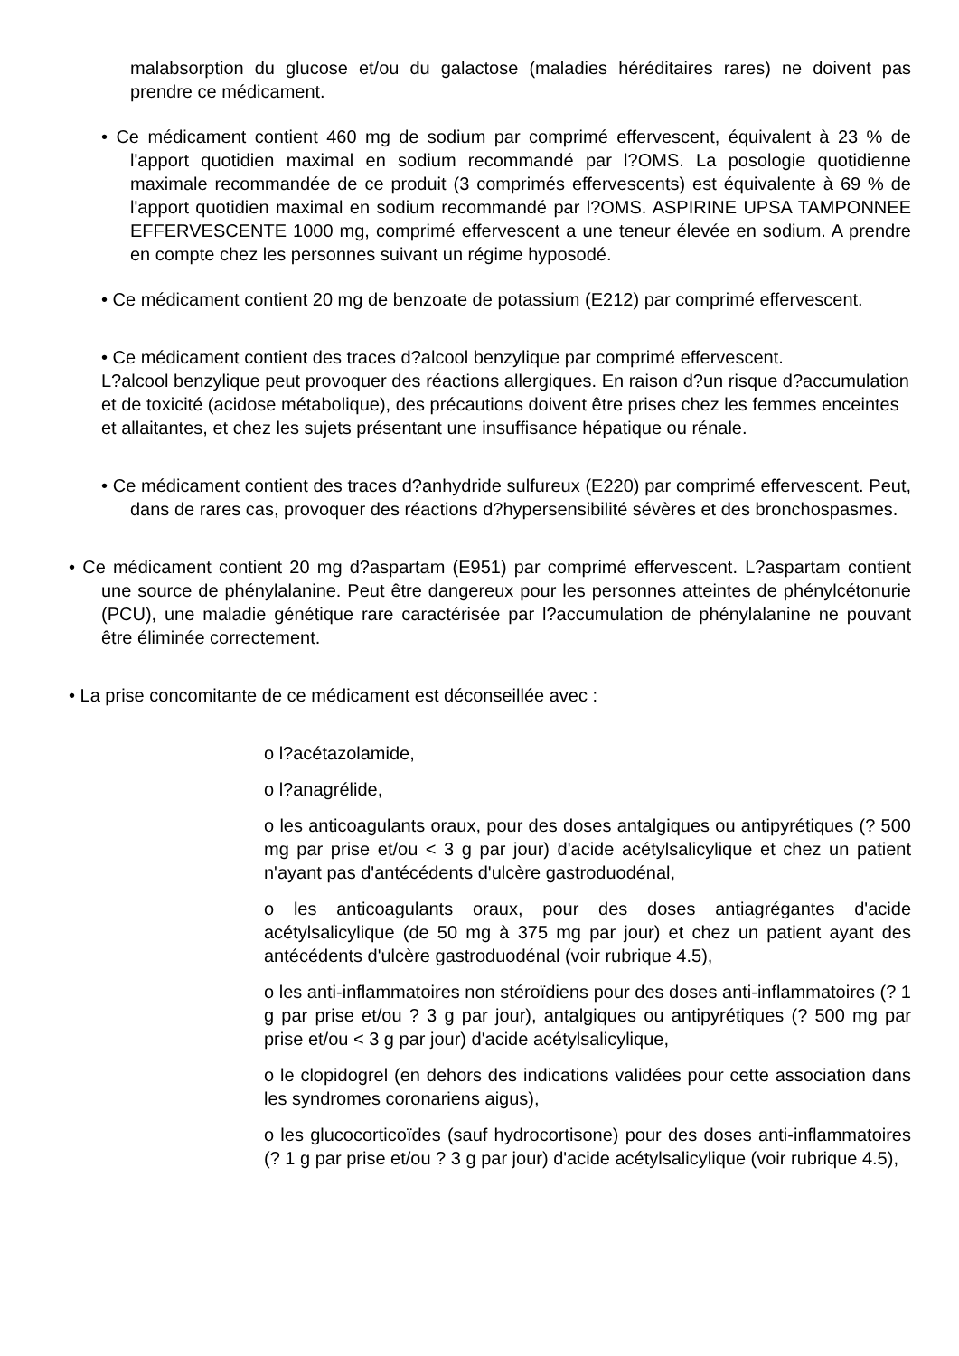malabsorption du glucose et/ou du galactose (maladies héréditaires rares) ne doivent pas prendre ce médicament.
• Ce médicament contient 460 mg de sodium par comprimé effervescent, équivalent à 23 % de l'apport quotidien maximal en sodium recommandé par l?OMS. La posologie quotidienne maximale recommandée de ce produit (3 comprimés effervescents) est équivalente à 69 % de l'apport quotidien maximal en sodium recommandé par l?OMS. ASPIRINE UPSA TAMPONNEE EFFERVESCENTE 1000 mg, comprimé effervescent a une teneur élevée en sodium. A prendre en compte chez les personnes suivant un régime hyposodé.
• Ce médicament contient 20 mg de benzoate de potassium (E212) par comprimé effervescent.
• Ce médicament contient des traces d?alcool benzylique par comprimé effervescent.
L?alcool benzylique peut provoquer des réactions allergiques. En raison d?un risque d?accumulation et de toxicité (acidose métabolique), des précautions doivent être prises chez les femmes enceintes et allaitantes, et chez les sujets présentant une insuffisance hépatique ou rénale.
• Ce médicament contient des traces d?anhydride sulfureux (E220) par comprimé effervescent. Peut, dans de rares cas, provoquer des réactions d?hypersensibilité sévères et des bronchospasmes.
• Ce médicament contient 20 mg d?aspartam (E951) par comprimé effervescent. L?aspartam contient une source de phénylalanine. Peut être dangereux pour les personnes atteintes de phénylcétonurie (PCU), une maladie génétique rare caractérisée par l?accumulation de phénylalanine ne pouvant être éliminée correctement.
• La prise concomitante de ce médicament est déconseillée avec :
o l?acétazolamide,
o l?anagrélide,
o les anticoagulants oraux, pour des doses antalgiques ou antipyrétiques (? 500 mg par prise et/ou < 3 g par jour) d'acide acétylsalicylique et chez un patient n'ayant pas d'antécédents d'ulcère gastroduodénal,
o les anticoagulants oraux, pour des doses antiagrégantes d'acide acétylsalicylique (de 50 mg à 375 mg par jour) et chez un patient ayant des antécédents d'ulcère gastroduodénal (voir rubrique 4.5),
o les anti-inflammatoires non stéroïdiens pour des doses anti-inflammatoires (? 1 g par prise et/ou ? 3 g par jour), antalgiques ou antipyrétiques (? 500 mg par prise et/ou < 3 g par jour) d'acide acétylsalicylique,
o le clopidogrel (en dehors des indications validées pour cette association dans les syndromes coronariens aigus),
o les glucocorticoïdes (sauf hydrocortisone) pour des doses anti-inflammatoires (? 1 g par prise et/ou ? 3 g par jour) d'acide acétylsalicylique (voir rubrique 4.5),